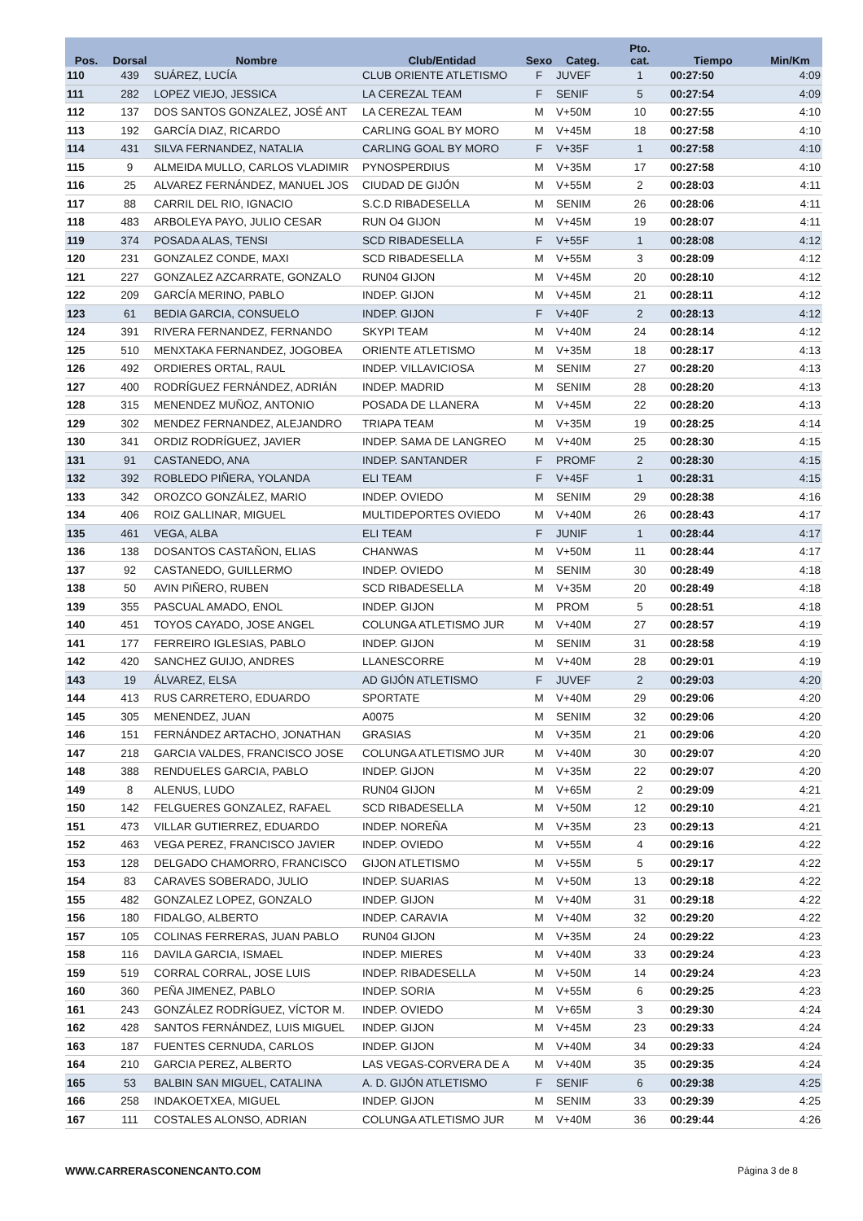| Pos. | Dorsal | Nombre | Club/Entidad | Sexo | Categ. | Pto. cat. | Tiempo | Min/Km |
| --- | --- | --- | --- | --- | --- | --- | --- | --- |
| 110 | 439 | SUÁREZ, LUCÍA | CLUB ORIENTE ATLETISMO | F | JUVEF | 1 | 00:27:50 | 4:09 |
| 111 | 282 | LOPEZ VIEJO, JESSICA | LA CEREZAL TEAM | F | SENIF | 5 | 00:27:54 | 4:09 |
| 112 | 137 | DOS SANTOS GONZALEZ, JOSÉ ANT | LA CEREZAL TEAM | M | V+50M | 10 | 00:27:55 | 4:10 |
| 113 | 192 | GARCÍA DIAZ, RICARDO | CARLING GOAL BY MORO | M | V+45M | 18 | 00:27:58 | 4:10 |
| 114 | 431 | SILVA FERNANDEZ, NATALIA | CARLING GOAL BY MORO | F | V+35F | 1 | 00:27:58 | 4:10 |
| 115 | 9 | ALMEIDA MULLO, CARLOS VLADIMIR | PYNOSPERDIUS | M | V+35M | 17 | 00:27:58 | 4:10 |
| 116 | 25 | ALVAREZ FERNÁNDEZ, MANUEL JOS | CIUDAD DE GIJÓN | M | V+55M | 2 | 00:28:03 | 4:11 |
| 117 | 88 | CARRIL DEL RIO, IGNACIO | S.C.D RIBADESELLA | M | SENIM | 26 | 00:28:06 | 4:11 |
| 118 | 483 | ARBOLEYA PAYO, JULIO CESAR | RUN O4 GIJON | M | V+45M | 19 | 00:28:07 | 4:11 |
| 119 | 374 | POSADA ALAS, TENSI | SCD RIBADESELLA | F | V+55F | 1 | 00:28:08 | 4:12 |
| 120 | 231 | GONZALEZ CONDE, MAXI | SCD RIBADESELLA | M | V+55M | 3 | 00:28:09 | 4:12 |
| 121 | 227 | GONZALEZ AZCARRATE, GONZALO | RUN04 GIJON | M | V+45M | 20 | 00:28:10 | 4:12 |
| 122 | 209 | GARCÍA MERINO, PABLO | INDEP. GIJON | M | V+45M | 21 | 00:28:11 | 4:12 |
| 123 | 61 | BEDIA GARCIA, CONSUELO | INDEP. GIJON | F | V+40F | 2 | 00:28:13 | 4:12 |
| 124 | 391 | RIVERA FERNANDEZ, FERNANDO | SKYPI TEAM | M | V+40M | 24 | 00:28:14 | 4:12 |
| 125 | 510 | MENXTAKA FERNANDEZ, JOGOBEA | ORIENTE ATLETISMO | M | V+35M | 18 | 00:28:17 | 4:13 |
| 126 | 492 | ORDIERES ORTAL, RAUL | INDEP. VILLAVICIOSA | M | SENIM | 27 | 00:28:20 | 4:13 |
| 127 | 400 | RODRÍGUEZ FERNÁNDEZ, ADRIÁN | INDEP. MADRID | M | SENIM | 28 | 00:28:20 | 4:13 |
| 128 | 315 | MENENDEZ MUÑOZ, ANTONIO | POSADA DE LLANERA | M | V+45M | 22 | 00:28:20 | 4:13 |
| 129 | 302 | MENDEZ FERNANDEZ, ALEJANDRO | TRIAPA TEAM | M | V+35M | 19 | 00:28:25 | 4:14 |
| 130 | 341 | ORDIZ RODRÍGUEZ, JAVIER | INDEP. SAMA DE LANGREO | M | V+40M | 25 | 00:28:30 | 4:15 |
| 131 | 91 | CASTANEDO, ANA | INDEP. SANTANDER | F | PROMF | 2 | 00:28:30 | 4:15 |
| 132 | 392 | ROBLEDO PIÑERA, YOLANDA | ELI TEAM | F | V+45F | 1 | 00:28:31 | 4:15 |
| 133 | 342 | OROZCO GONZÁLEZ, MARIO | INDEP. OVIEDO | M | SENIM | 29 | 00:28:38 | 4:16 |
| 134 | 406 | ROIZ GALLINAR, MIGUEL | MULTIDEPORTES OVIEDO | M | V+40M | 26 | 00:28:43 | 4:17 |
| 135 | 461 | VEGA, ALBA | ELI TEAM | F | JUNIF | 1 | 00:28:44 | 4:17 |
| 136 | 138 | DOSANTOS CASTAÑON, ELIAS | CHANWAS | M | V+50M | 11 | 00:28:44 | 4:17 |
| 137 | 92 | CASTANEDO, GUILLERMO | INDEP. OVIEDO | M | SENIM | 30 | 00:28:49 | 4:18 |
| 138 | 50 | AVIN PIÑERO, RUBEN | SCD RIBADESELLA | M | V+35M | 20 | 00:28:49 | 4:18 |
| 139 | 355 | PASCUAL AMADO, ENOL | INDEP. GIJON | M | PROM | 5 | 00:28:51 | 4:18 |
| 140 | 451 | TOYOS CAYADO, JOSE ANGEL | COLUNGA ATLETISMO JUR | M | V+40M | 27 | 00:28:57 | 4:19 |
| 141 | 177 | FERREIRO IGLESIAS, PABLO | INDEP. GIJON | M | SENIM | 31 | 00:28:58 | 4:19 |
| 142 | 420 | SANCHEZ GUIJO, ANDRES | LLANESCORRE | M | V+40M | 28 | 00:29:01 | 4:19 |
| 143 | 19 | ÁLVAREZ, ELSA | AD GIJÓN ATLETISMO | F | JUVEF | 2 | 00:29:03 | 4:20 |
| 144 | 413 | RUS CARRETERO, EDUARDO | SPORTATE | M | V+40M | 29 | 00:29:06 | 4:20 |
| 145 | 305 | MENENDEZ, JUAN | A0075 | M | SENIM | 32 | 00:29:06 | 4:20 |
| 146 | 151 | FERNÁNDEZ ARTACHO, JONATHAN | GRASIAS | M | V+35M | 21 | 00:29:06 | 4:20 |
| 147 | 218 | GARCIA VALDES, FRANCISCO JOSE | COLUNGA ATLETISMO JUR | M | V+40M | 30 | 00:29:07 | 4:20 |
| 148 | 388 | RENDUELES GARCIA, PABLO | INDEP. GIJON | M | V+35M | 22 | 00:29:07 | 4:20 |
| 149 | 8 | ALENUS, LUDO | RUN04 GIJON | M | V+65M | 2 | 00:29:09 | 4:21 |
| 150 | 142 | FELGUERES GONZALEZ, RAFAEL | SCD RIBADESELLA | M | V+50M | 12 | 00:29:10 | 4:21 |
| 151 | 473 | VILLAR GUTIERREZ, EDUARDO | INDEP. NOREÑA | M | V+35M | 23 | 00:29:13 | 4:21 |
| 152 | 463 | VEGA PEREZ, FRANCISCO JAVIER | INDEP. OVIEDO | M | V+55M | 4 | 00:29:16 | 4:22 |
| 153 | 128 | DELGADO CHAMORRO, FRANCISCO | GIJON ATLETISMO | M | V+55M | 5 | 00:29:17 | 4:22 |
| 154 | 83 | CARAVES SOBERADO, JULIO | INDEP. SUARIAS | M | V+50M | 13 | 00:29:18 | 4:22 |
| 155 | 482 | GONZALEZ LOPEZ, GONZALO | INDEP. GIJON | M | V+40M | 31 | 00:29:18 | 4:22 |
| 156 | 180 | FIDALGO, ALBERTO | INDEP. CARAVIA | M | V+40M | 32 | 00:29:20 | 4:22 |
| 157 | 105 | COLINAS FERRERAS, JUAN PABLO | RUN04 GIJON | M | V+35M | 24 | 00:29:22 | 4:23 |
| 158 | 116 | DAVILA GARCIA, ISMAEL | INDEP. MIERES | M | V+40M | 33 | 00:29:24 | 4:23 |
| 159 | 519 | CORRAL CORRAL, JOSE LUIS | INDEP. RIBADESELLA | M | V+50M | 14 | 00:29:24 | 4:23 |
| 160 | 360 | PEÑA JIMENEZ, PABLO | INDEP. SORIA | M | V+55M | 6 | 00:29:25 | 4:23 |
| 161 | 243 | GONZÁLEZ RODRÍGUEZ, VÍCTOR M. | INDEP. OVIEDO | M | V+65M | 3 | 00:29:30 | 4:24 |
| 162 | 428 | SANTOS FERNÁNDEZ, LUIS MIGUEL | INDEP. GIJON | M | V+45M | 23 | 00:29:33 | 4:24 |
| 163 | 187 | FUENTES CERNUDA, CARLOS | INDEP. GIJON | M | V+40M | 34 | 00:29:33 | 4:24 |
| 164 | 210 | GARCIA PEREZ, ALBERTO | LAS VEGAS-CORVERA DE A | M | V+40M | 35 | 00:29:35 | 4:24 |
| 165 | 53 | BALBIN SAN MIGUEL, CATALINA | A. D. GIJÓN ATLETISMO | F | SENIF | 6 | 00:29:38 | 4:25 |
| 166 | 258 | INDAKOETXEA, MIGUEL | INDEP. GIJON | M | SENIM | 33 | 00:29:39 | 4:25 |
| 167 | 111 | COSTALES ALONSO, ADRIAN | COLUNGA ATLETISMO JUR | M | V+40M | 36 | 00:29:44 | 4:26 |
WWW.CARRERASCONENCANTO.COM Página 3 de 8